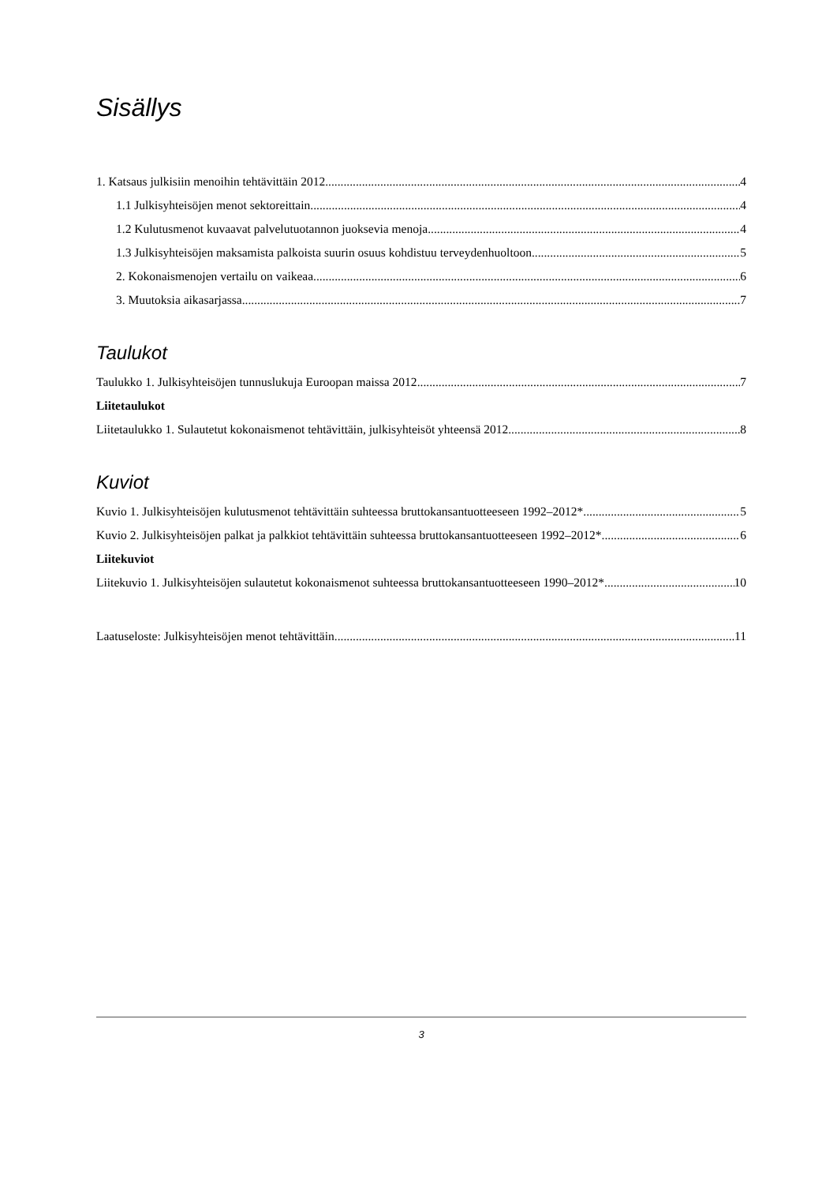Sisällys
1. Katsaus julkisiin menoihin tehtävittäin 2012 4
1.1 Julkisyhteisöjen menot sektoreittain 4
1.2 Kulutusmenot kuvaavat palvelutuotannon juoksevia menoja 4
1.3 Julkisyhteisöjen maksamista palkoista suurin osuus kohdistuu terveydenhuoltoon 5
2. Kokonaismenojen vertailu on vaikeaa 6
3. Muutoksia aikasarjassa 7
Taulukot
Taulukko 1. Julkisyhteisöjen tunnuslukuja Euroopan maissa 2012 7
Liitetaulukot
Liitetaulukko 1. Sulautetut kokonaismenot tehtävittäin, julkisyhteisöt yhteensä 2012 8
Kuviot
Kuvio 1. Julkisyhteisöjen kulutusmenot tehtävittäin suhteessa bruttokansantuotteeseen 1992–2012* 5
Kuvio 2. Julkisyhteisöjen palkat ja palkkiot tehtävittäin suhteessa bruttokansantuotteeseen 1992–2012* 6
Liitekuviot
Liitekuvio 1. Julkisyhteisöjen sulautetut kokonaismenot suhteessa bruttokansantuotteeseen 1990–2012* 10
Laatuseloste: Julkisyhteisöjen menot tehtävittäin 11
3